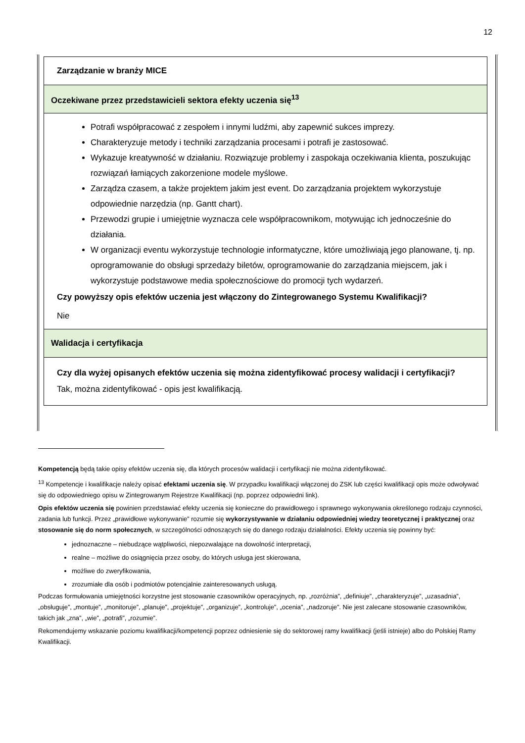12
| Zarządzanie w branży MICE |
| Oczekiwane przez przedstawicieli sektora efekty uczenia się<sup>13</sup> |
| Potrafi współpracować z zespołem i innymi ludźmi, aby zapewnić sukces imprezy. Charakteryzuje metody i techniki zarządzania procesami i potrafi je zastosować. Wykazuje kreatywność w działaniu. Rozwiązuje problemy i zaspokaja oczekiwania klienta, poszukując rozwiązań łamiących zakorzenione modele myślowe. Zarządza czasem, a także projektem jakim jest event. Do zarządzania projektem wykorzystuje odpowiednie narzędzia (np. Gantt chart). Przewodzi grupie i umiejętnie wyznacza cele współpracownikom, motywując ich jednocześnie do działania. W organizacji eventu wykorzystuje technologie informatyczne, które umożliwiają jego planowane, tj. np. oprogramowanie do obsługi sprzedaży biletów, oprogramowanie do zarządzania miejscem, jak i wykorzystuje podstawowe media społecznościowe do promocji tych wydarzeń. Czy powyższy opis efektów uczenia jest włączony do Zintegrowanego Systemu Kwalifikacji? Nie |
| Walidacja i certyfikacja |
| Czy dla wyżej opisanych efektów uczenia się można zidentyfikować procesy walidacji i certyfikacji? Tak, można zidentyfikować - opis jest kwalifikacją. |
Kompetencją będą takie opisy efektów uczenia się, dla których procesów walidacji i certyfikacji nie można zidentyfikować.
<sup>13</sup> Kompetencje i kwalifikacje należy opisać efektami uczenia się. W przypadku kwalifikacji włączonej do ZSK lub części kwalifikacji opis może odwoływać się do odpowiedniego opisu w Zintegrowanym Rejestrze Kwalifikacji (np. poprzez odpowiedni link).
Opis efektów uczenia się powinien przedstawiać efekty uczenia się konieczne do prawidłowego i sprawnego wykonywania określonego rodzaju czynności, zadania lub funkcji. Przez „prawidłowe wykonywanie” rozumie się wykorzystywanie w działaniu odpowiedniej wiedzy teoretycznej i praktycznej oraz stosowanie się do norm społecznych, w szczególności odnoszących się do danego rodzaju działalności. Efekty uczenia się powinny być:
jednoznaczne – niebudzące wątpliwości, niepozwalające na dowolność interpretacji,
realne – możliwe do osiągnięcia przez osoby, do których usługa jest skierowana,
możliwe do zweryfikowania,
zrozumiałe dla osób i podmiotów potencjalnie zainteresowanych usługą.
Podczas formułowania umiejętności korzystne jest stosowanie czasowników operacyjnych, np. „rozróżnia”, „definiuje”, „charakteryzuje”, „uzasadnia”, „obsługuje”, „montuje”, „monitoruje”, „planuje”, „projektuje”, „organizuje”, „kontroluje”, „ocenia”, „nadzoruje”. Nie jest zalecane stosowanie czasowników, takich jak „zna”, „wie”, „potrafi”, „rozumie”.
Rekomendujemy wskazanie poziomu kwalifikacji/kompetencji poprzez odniesienie się do sektorowej ramy kwalifikacji (jeśli istnieje) albo do Polskiej Ramy Kwalifikacji.